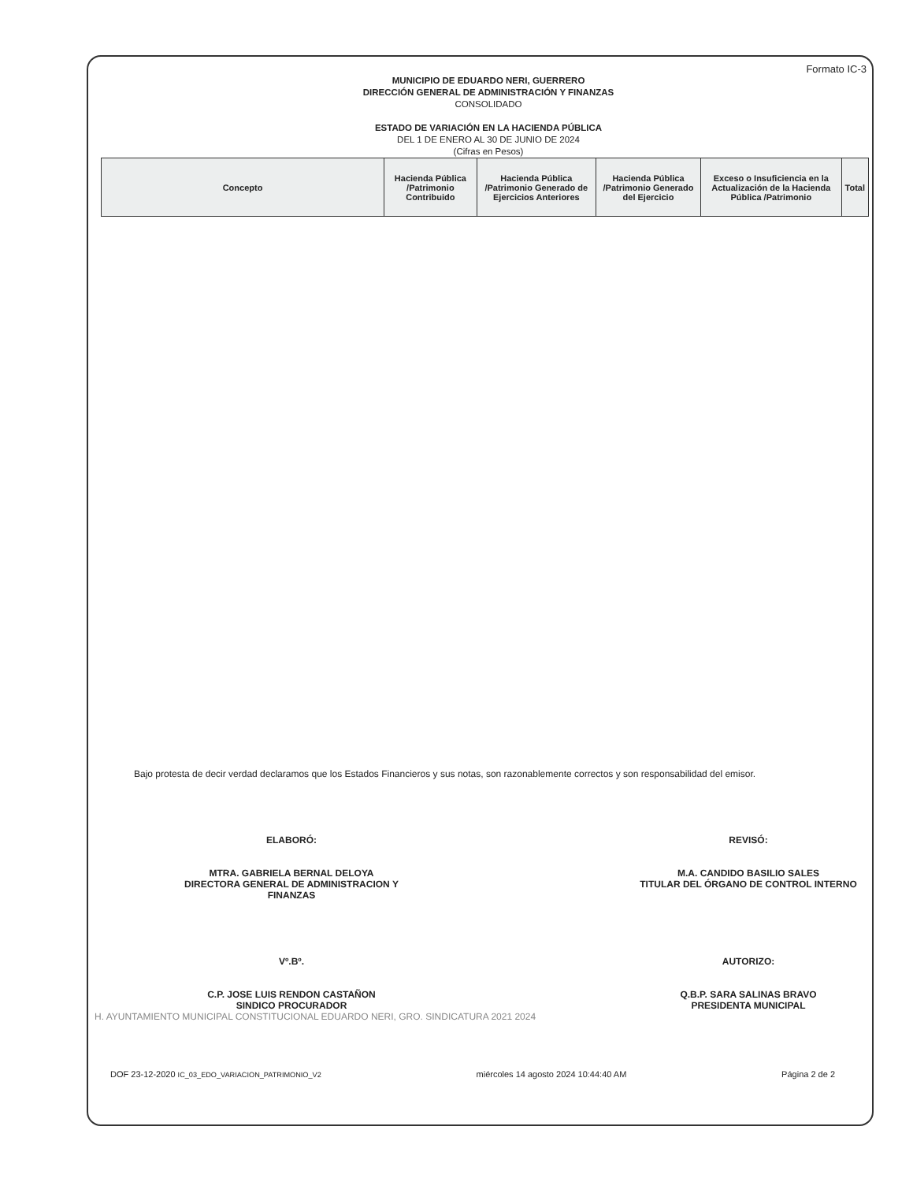Formato IC-3
MUNICIPIO DE EDUARDO NERI, GUERRERO
DIRECCIÓN GENERAL DE ADMINISTRACIÓN Y FINANZAS
CONSOLIDADO
ESTADO DE VARIACIÓN EN LA HACIENDA PÚBLICA
DEL 1 DE ENERO AL 30 DE JUNIO DE 2024
(Cifras en Pesos)
| Concepto | Hacienda Pública /Patrimonio Contribuido | Hacienda Pública /Patrimonio Generado de Ejercicios Anteriores | Hacienda Pública /Patrimonio Generado del Ejercicio | Exceso o Insuficiencia en la Actualización de la Hacienda Pública /Patrimonio | Total |
| --- | --- | --- | --- | --- | --- |
Bajo protesta de decir verdad declaramos que los Estados Financieros y sus notas, son razonablemente correctos y son responsabilidad del emisor.
ELABORÓ:
MTRA. GABRIELA BERNAL DELOYA
DIRECTORA GENERAL DE ADMINISTRACION Y FINANZAS
REVISÓ:
M.A. CANDIDO BASILIO SALES
TITULAR DEL ÓRGANO DE CONTROL INTERNO
Vº.Bº.
C.P. JOSE LUIS RENDON CASTAÑON
SINDICO PROCURADOR
AUTORIZO:
Q.B.P. SARA SALINAS BRAVO
PRESIDENTA MUNICIPAL
H. AYUNTAMIENTO MUNICIPAL CONSTITUCIONAL EDUARDO NERI, GRO. SINDICATURA 2021 2024
DOF 23-12-2020 IC_03_EDO_VARIACION_PATRIMONIO_V2 miércoles 14 agosto 2024 10:44:40 AM Página 2 de 2